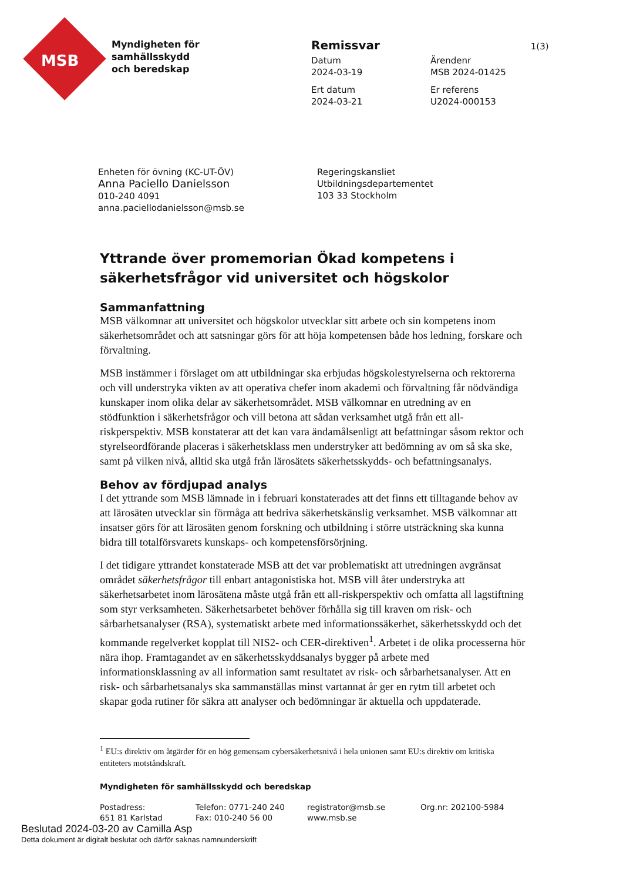MSB
Myndigheten för
samhällsskydd
och beredskap
Remissvar 1(3)
Datum
2024-03-19
Ärendenr
MSB 2024-01425
Ert datum
2024-03-21
Er referens
U2024-000153
Enheten för övning (KC-UT-ÖV)
Anna Paciello Danielsson
010-240 4091
anna.paciellodanielsson@msb.se
Regeringskansliet
Utbildningsdepartementet
103 33 Stockholm
Yttrande över promemorian Ökad kompetens i säkerhetsfrågor vid universitet och högskolor
Sammanfattning
MSB välkomnar att universitet och högskolor utvecklar sitt arbete och sin kompetens inom säkerhetsområdet och att satsningar görs för att höja kompetensen både hos ledning, forskare och förvaltning.
MSB instämmer i förslaget om att utbildningar ska erbjudas högskolestyrelserna och rektorerna och vill understryka vikten av att operativa chefer inom akademi och förvaltning får nödvändiga kunskaper inom olika delar av säkerhetsområdet. MSB välkomnar en utredning av en stödfunktion i säkerhetsfrågor och vill betona att sådan verksamhet utgå från ett all-riskperspektiv. MSB konstaterar att det kan vara ändamålsenligt att befattningar såsom rektor och styrelseordförande placeras i säkerhetsklass men understryker att bedömning av om så ska ske, samt på vilken nivå, alltid ska utgå från lärosätets säkerhetsskydds- och befattningsanalys.
Behov av fördjupad analys
I det yttrande som MSB lämnade in i februari konstaterades att det finns ett tilltagande behov av att lärosäten utvecklar sin förmåga att bedriva säkerhetskänslig verksamhet. MSB välkomnar att insatser görs för att lärosäten genom forskning och utbildning i större utsträckning ska kunna bidra till totalförsvarets kunskaps- och kompetensförsörjning.
I det tidigare yttrandet konstaterade MSB att det var problematiskt att utredningen avgränsat området säkerhetsfrågor till enbart antagonistiska hot. MSB vill åter understryka att säkerhetsarbetet inom lärosätena måste utgå från ett all-riskperspektiv och omfatta all lagstiftning som styr verksamheten. Säkerhetsarbetet behöver förhålla sig till kraven om risk- och sårbarhetsanalyser (RSA), systematiskt arbete med informationssäkerhet, säkerhetsskydd och det kommande regelverket kopplat till NIS2- och CER-direktiven<sup>1</sup>. Arbetet i de olika processerna hör nära ihop. Framtagandet av en säkerhetsskyddsanalys bygger på arbete med informationsklassning av all information samt resultatet av risk- och sårbarhetsanalyser. Att en risk- och sårbarhetsanalys ska sammanställas minst vartannat år ger en rytm till arbetet och skapar goda rutiner för säkra att analyser och bedömningar är aktuella och uppdaterade.
<sup>1</sup> EU:s direktiv om åtgärder för en hög gemensam cybersäkerhetsnivå i hela unionen samt EU:s direktiv om kritiska entiteters motståndskraft.
Myndigheten för samhällsskydd och beredskap
Postadress:
651 81 Karlstad
Telefon: 0771-240 240
Fax: 010-240 56 00
registrator@msb.se
www.msb.se
Org.nr: 202100-5984
Beslutad 2024-03-20 av Camilla Asp
Detta dokument är digitalt beslutat och därför saknas namnunderskrift